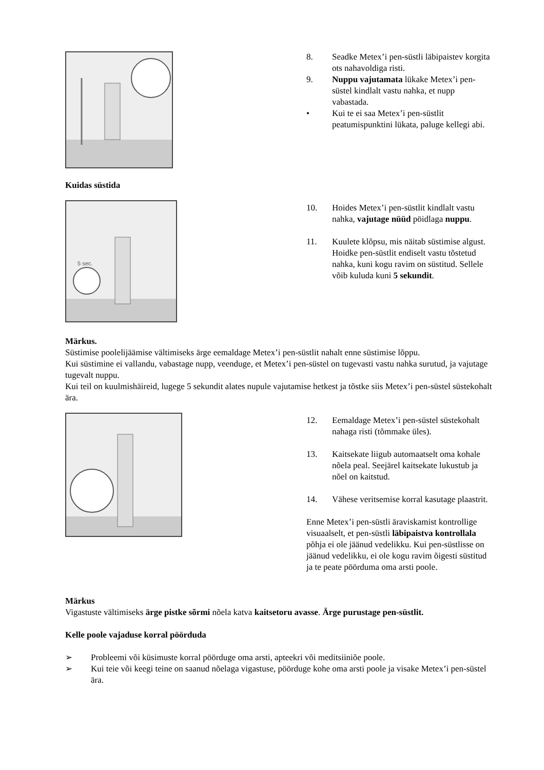8. Seadke Metex’i pen-süstli läbipaistev korgita ots nahavoldiga risti.
9. Nuppu vajutamata lükake Metex’i pen-süstel kindlalt vastu nahka, et nupp vabastada.
• Kui te ei saa Metex’i pen-süstlit peatumispunktini lükata, paluge kellegi abi.
Kuidas süstida
5 sec.
10. Hoides Metex’i pen-süstlit kindlalt vastu nahka, vajutage nüüd pöidlaga nuppu.
11. Kuulete klõpsu, mis näitab süstimise algust. Hoidke pen-süstlit endiselt vastu tõstetud nahka, kuni kogu ravim on süstitud. Sellele võib kuluda kuni 5 sekundit.
Märkus.
Süstimise poolelijäämise vältimiseks ärge eemaldage Metex’i pen-süstlit nahalt enne süstimise lõppu.
Kui süstimine ei vallandu, vabastage nupp, veenduge, et Metex’i pen-süstel on tugevasti vastu nahka surutud, ja vajutage tugevalt nuppu.
Kui teil on kuulmishäireid, lugege 5 sekundit alates nupule vajutamise hetkest ja tõstke siis Metex’i pen-süstel süstekohalt ära.
12. Eemaldage Metex’i pen-süstel süstekohalt nahaga risti (tõmmake üles).
13. Kaitsekate liigub automaatselt oma kohale nõela peal. Seejärel kaitsekate lukustub ja nõel on kaitstud.
14. Vähese veritsemise korral kasutage plaastrit.
Enne Metex’i pen-süstli äraviskamist kontrollige visuaalselt, et pen-süstli läbipaistva kontrollala põhja ei ole jäänud vedelikku. Kui pen-süstlisse on jäänud vedelikku, ei ole kogu ravim õigesti süstitud ja te peate pöörduma oma arsti poole.
Märkus
Vigastuste vältimiseks ärge pistke sõrmi nõela katva kaitsetoru avasse. Ärge purustage pen-süstlit.
Kelle poole vajaduse korral pöörduda
➢ Probleemi või küsimuste korral pöörduge oma arsti, apteekri või meditsiiniõe poole.
➢ Kui teie või keegi teine on saanud nõelaga vigastuse, pöörduge kohe oma arsti poole ja visake Metex’i pen-süstel ära.